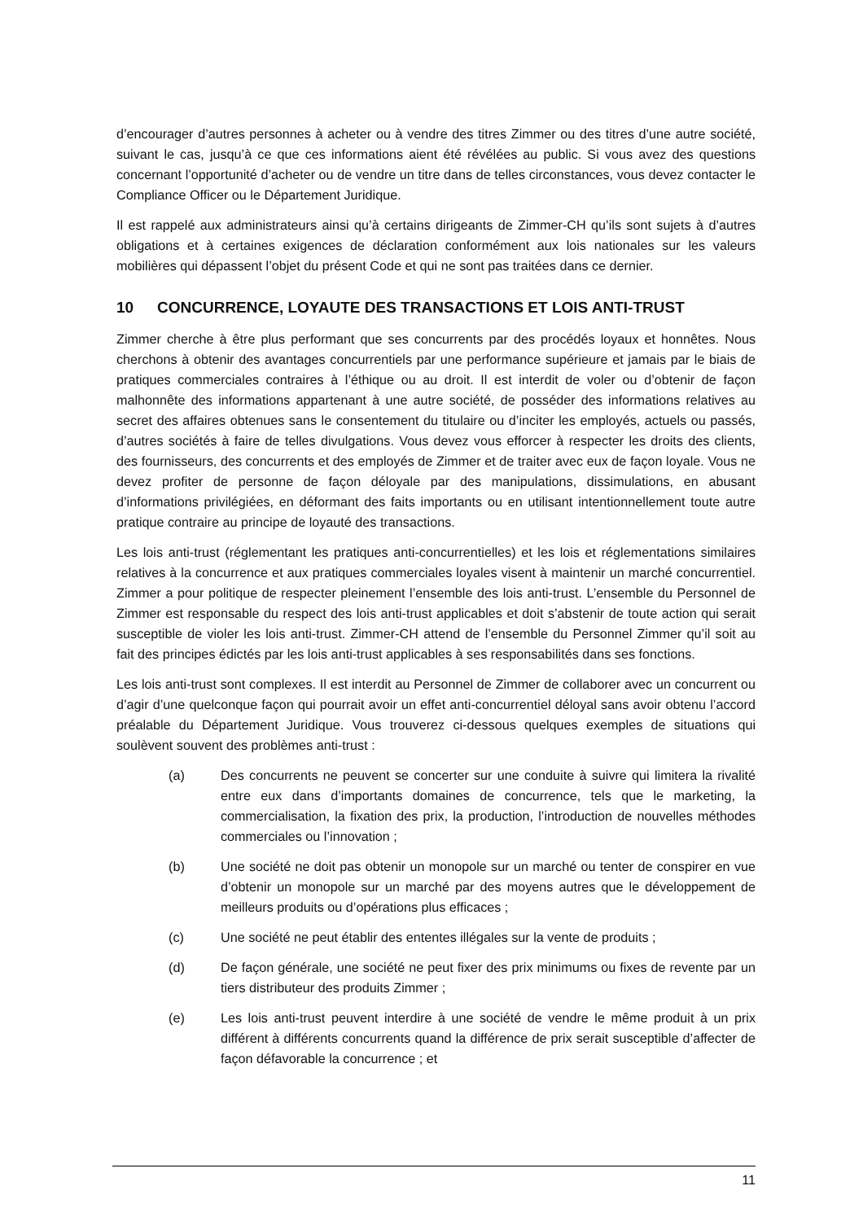d’encourager d’autres personnes à acheter ou à vendre des titres Zimmer ou des titres d’une autre société, suivant le cas, jusqu’à ce que ces informations aient été révélées au public. Si vous avez des questions concernant l’opportunité d’acheter ou de vendre un titre dans de telles circonstances, vous devez contacter le Compliance Officer ou le Département Juridique.
Il est rappelé aux administrateurs ainsi qu’à certains dirigeants de Zimmer-CH qu’ils sont sujets à d’autres obligations et à certaines exigences de déclaration conformément aux lois nationales sur les valeurs mobilières qui dépassent l’objet du présent Code et qui ne sont pas traitées dans ce dernier.
10 CONCURRENCE, LOYAUTE DES TRANSACTIONS ET LOIS ANTI-TRUST
Zimmer cherche à être plus performant que ses concurrents par des procédés loyaux et honnêtes. Nous cherchons à obtenir des avantages concurrentiels par une performance supérieure et jamais par le biais de pratiques commerciales contraires à l’éthique ou au droit. Il est interdit de voler ou d’obtenir de façon malhonnête des informations appartenant à une autre société, de posséder des informations relatives au secret des affaires obtenues sans le consentement du titulaire ou d’inciter les employés, actuels ou passés, d’autres sociétés à faire de telles divulgations. Vous devez vous efforcer à respecter les droits des clients, des fournisseurs, des concurrents et des employés de Zimmer et de traiter avec eux de façon loyale. Vous ne devez profiter de personne de façon déloyale par des manipulations, dissimulations, en abusant d’informations privilégiées, en déformant des faits importants ou en utilisant intentionnellement toute autre pratique contraire au principe de loyauté des transactions.
Les lois anti-trust (réglementant les pratiques anti-concurrentielles) et les lois et réglementations similaires relatives à la concurrence et aux pratiques commerciales loyales visent à maintenir un marché concurrentiel. Zimmer a pour politique de respecter pleinement l’ensemble des lois anti-trust. L’ensemble du Personnel de Zimmer est responsable du respect des lois anti-trust applicables et doit s’abstenir de toute action qui serait susceptible de violer les lois anti-trust. Zimmer-CH attend de l’ensemble du Personnel Zimmer qu’il soit au fait des principes édictés par les lois anti-trust applicables à ses responsabilités dans ses fonctions.
Les lois anti-trust sont complexes. Il est interdit au Personnel de Zimmer de collaborer avec un concurrent ou d’agir d’une quelconque façon qui pourrait avoir un effet anti-concurrentiel déloyal sans avoir obtenu l’accord préalable du Département Juridique. Vous trouverez ci-dessous quelques exemples de situations qui soulèvent souvent des problèmes anti-trust :
(a) Des concurrents ne peuvent se concerter sur une conduite à suivre qui limitera la rivalité entre eux dans d’importants domaines de concurrence, tels que le marketing, la commercialisation, la fixation des prix, la production, l’introduction de nouvelles méthodes commerciales ou l’innovation ;
(b) Une société ne doit pas obtenir un monopole sur un marché ou tenter de conspirer en vue d’obtenir un monopole sur un marché par des moyens autres que le développement de meilleurs produits ou d’opérations plus efficaces ;
(c) Une société ne peut établir des ententes illégales sur la vente de produits ;
(d) De façon générale, une société ne peut fixer des prix minimums ou fixes de revente par un tiers distributeur des produits Zimmer ;
(e) Les lois anti-trust peuvent interdire à une société de vendre le même produit à un prix différent à différents concurrents quand la différence de prix serait susceptible d’affecter de façon défavorable la concurrence ; et
11